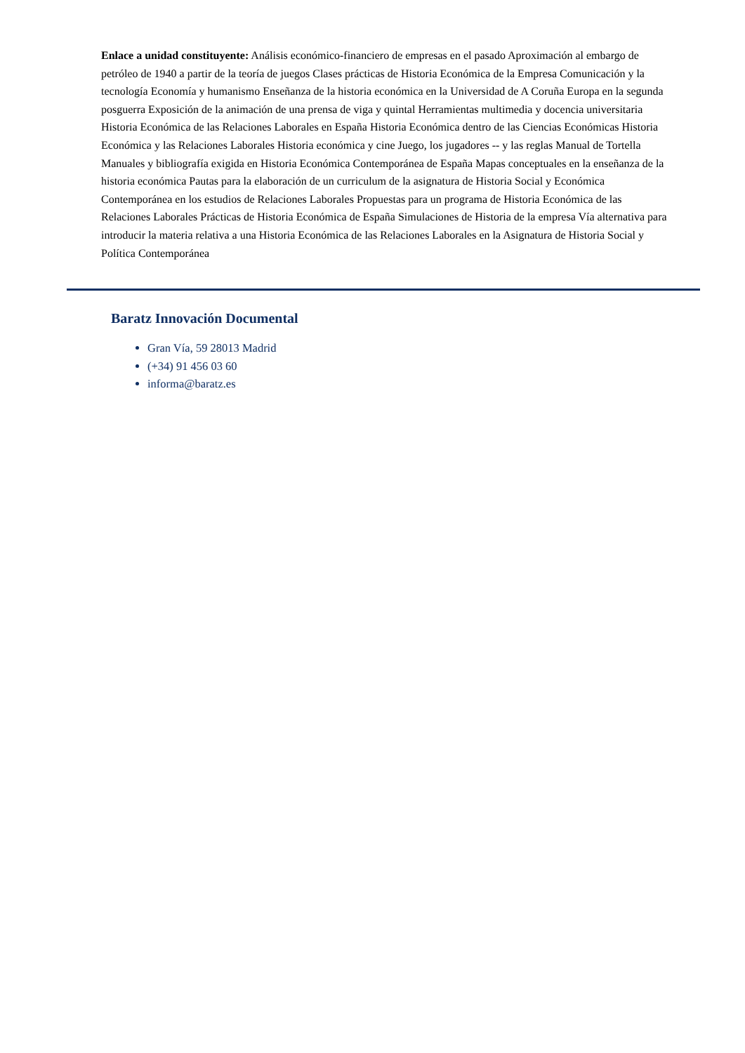Enlace a unidad constituyente: Análisis económico-financiero de empresas en el pasado Aproximación al embargo de petróleo de 1940 a partir de la teoría de juegos Clases prácticas de Historia Económica de la Empresa Comunicación y la tecnología Economía y humanismo Enseñanza de la historia económica en la Universidad de A Coruña Europa en la segunda posguerra Exposición de la animación de una prensa de viga y quintal Herramientas multimedia y docencia universitaria Historia Económica de las Relaciones Laborales en España Historia Económica dentro de las Ciencias Económicas Historia Económica y las Relaciones Laborales Historia económica y cine Juego, los jugadores -- y las reglas Manual de Tortella Manuales y bibliografía exigida en Historia Económica Contemporánea de España Mapas conceptuales en la enseñanza de la historia económica Pautas para la elaboración de un curriculum de la asignatura de Historia Social y Económica Contemporánea en los estudios de Relaciones Laborales Propuestas para un programa de Historia Económica de las Relaciones Laborales Prácticas de Historia Económica de España Simulaciones de Historia de la empresa Vía alternativa para introducir la materia relativa a una Historia Económica de las Relaciones Laborales en la Asignatura de Historia Social y Política Contemporánea
Baratz Innovación Documental
Gran Vía, 59 28013 Madrid
(+34) 91 456 03 60
informa@baratz.es